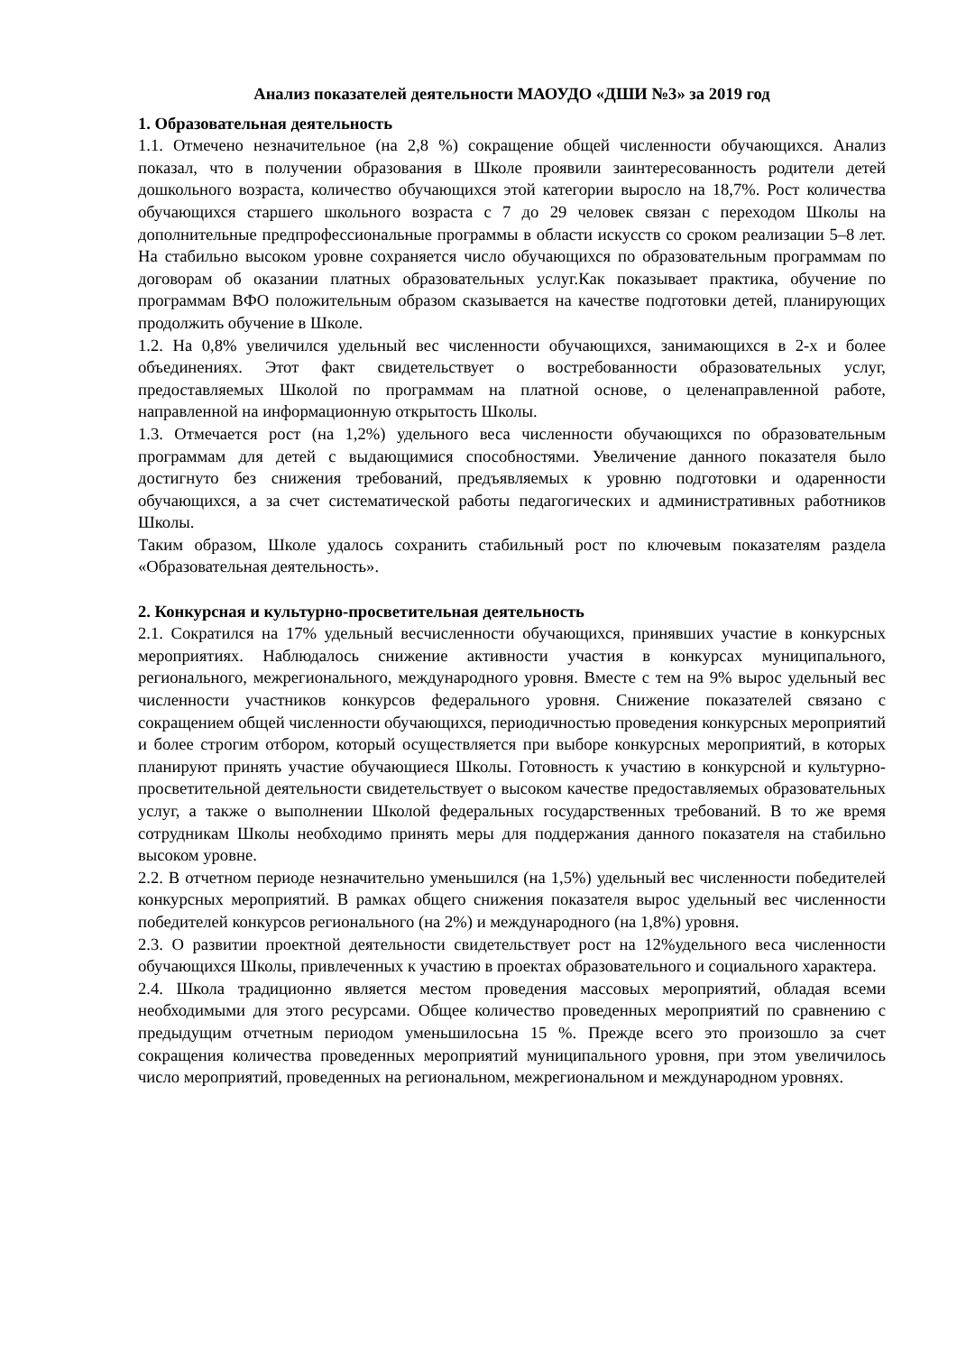Анализ показателей деятельности МАОУДО «ДШИ №3» за 2019 год
1. Образовательная деятельность
1.1. Отмечено незначительное (на 2,8 %) сокращение общей численности обучающихся. Анализ показал, что в получении образования в Школе проявили заинтересованность родители детей дошкольного возраста, количество обучающихся этой категории выросло на 18,7%. Рост количества обучающихся старшего школьного возраста с 7 до 29 человек связан с переходом Школы на дополнительные предпрофессиональные программы в области искусств со сроком реализации 5–8 лет. На стабильно высоком уровне сохраняется число обучающихся по образовательным программам по договорам об оказании платных образовательных услуг.Как показывает практика, обучение по программам ВФО положительным образом сказывается на качестве подготовки детей, планирующих продолжить обучение в Школе.
1.2. На 0,8% увеличился удельный вес численности обучающихся, занимающихся в 2-х и более объединениях. Этот факт свидетельствует о востребованности образовательных услуг, предоставляемых Школой по программам на платной основе, о целенаправленной работе, направленной на информационную открытость Школы.
1.3. Отмечается рост (на 1,2%) удельного веса численности обучающихся по образовательным программам для детей с выдающимися способностями. Увеличение данного показателя было достигнуто без снижения требований, предъявляемых к уровню подготовки и одаренности обучающихся, а за счет систематической работы педагогических и административных работников Школы.
Таким образом, Школе удалось сохранить стабильный рост по ключевым показателям раздела «Образовательная деятельность».
2. Конкурсная и культурно-просветительная деятельность
2.1. Сократился на 17% удельный весчисленности обучающихся, принявших участие в конкурсных мероприятиях. Наблюдалось снижение активности участия в конкурсах муниципального, регионального, межрегионального, международного уровня. Вместе с тем на 9% вырос удельный вес численности участников конкурсов федерального уровня. Снижение показателей связано с сокращением общей численности обучающихся, периодичностью проведения конкурсных мероприятий и более строгим отбором, который осуществляется при выборе конкурсных мероприятий, в которых планируют принять участие обучающиеся Школы. Готовность к участию в конкурсной и культурно-просветительной деятельности свидетельствует о высоком качестве предоставляемых образовательных услуг, а также о выполнении Школой федеральных государственных требований. В то же время сотрудникам Школы необходимо принять меры для поддержания данного показателя на стабильно высоком уровне.
2.2. В отчетном периоде незначительно уменьшился (на 1,5%) удельный вес численности победителей конкурсных мероприятий. В рамках общего снижения показателя вырос удельный вес численности победителей конкурсов регионального (на 2%) и международного (на 1,8%) уровня.
2.3. О развитии проектной деятельности свидетельствует рост на 12%удельного веса численности обучающихся Школы, привлеченных к участию в проектах образовательного и социального характера.
2.4. Школа традиционно является местом проведения массовых мероприятий, обладая всеми необходимыми для этого ресурсами. Общее количество проведенных мероприятий по сравнению с предыдущим отчетным периодом уменьшилосьна 15 %. Прежде всего это произошло за счет сокращения количества проведенных мероприятий муниципального уровня, при этом увеличилось число мероприятий, проведенных на региональном, межрегиональном и международном уровнях.